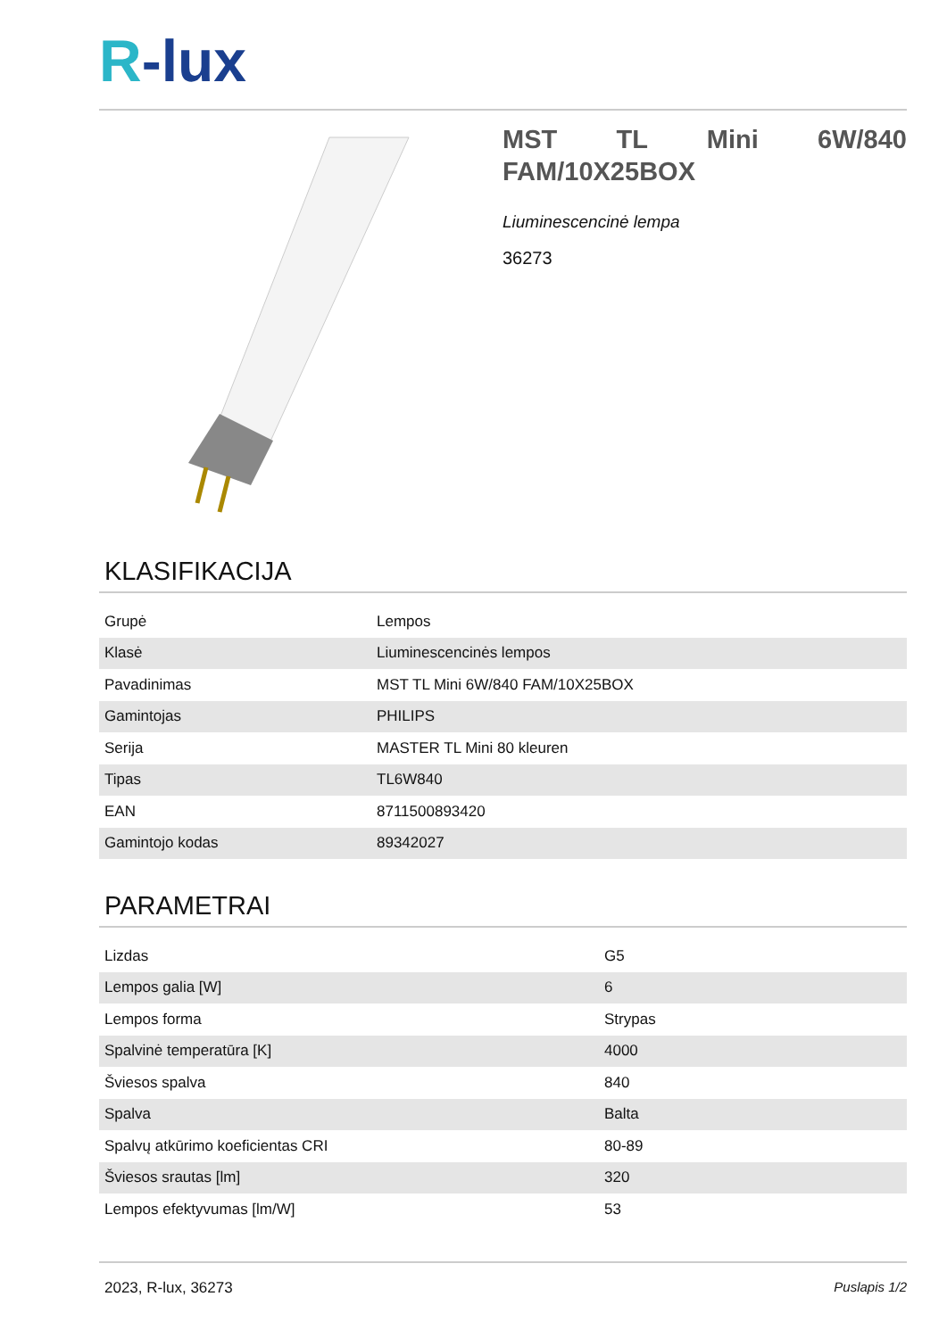R-lux
MST TL Mini 6W/840 FAM/10X25BOX
Liuminescencinė lempa
36273
KLASIFIKACIJA
| Grupė | Lempos |
| Klasė | Liuminescencinės lempos |
| Pavadinimas | MST TL Mini 6W/840 FAM/10X25BOX |
| Gamintojas | PHILIPS |
| Serija | MASTER TL Mini 80 kleuren |
| Tipas | TL6W840 |
| EAN | 8711500893420 |
| Gamintojo kodas | 89342027 |
PARAMETRAI
| Lizdas | G5 |
| Lempos galia [W] | 6 |
| Lempos forma | Strypas |
| Spalvinė temperatūra [K] | 4000 |
| Šviesos spalva | 840 |
| Spalva | Balta |
| Spalvų atkūrimo koeficientas CRI | 80-89 |
| Šviesos srautas [lm] | 320 |
| Lempos efektyvumas [lm/W] | 53 |
2023, R-lux, 36273 Puslapis 1/2